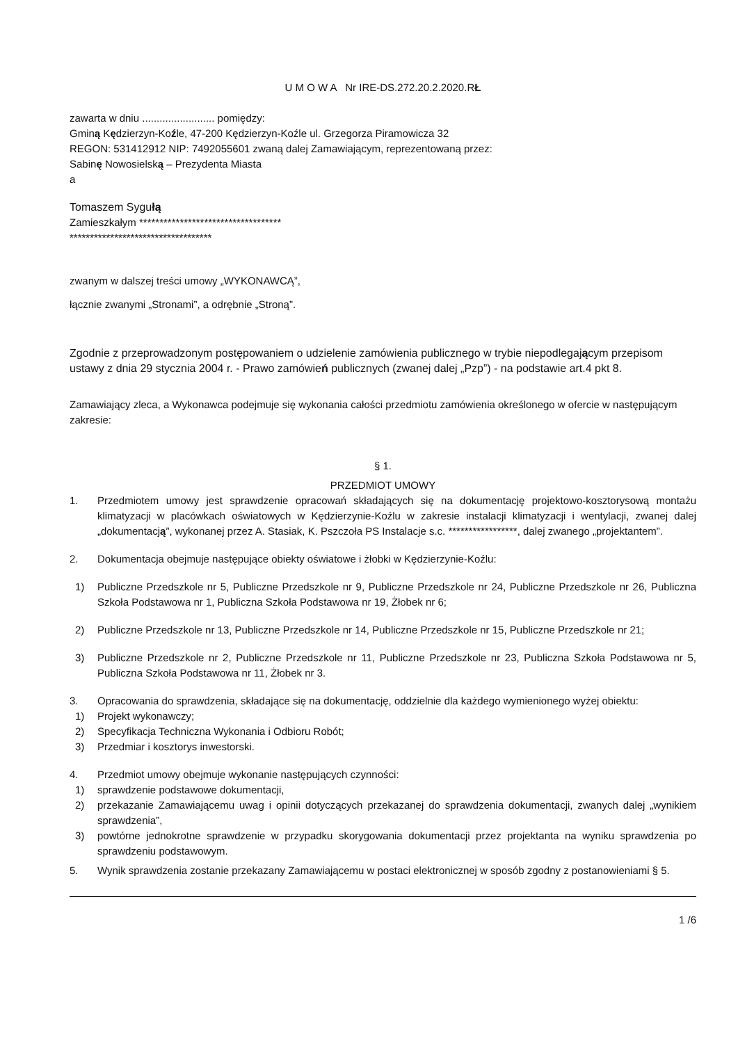U M O W A Nr IRE-DS.272.20.2.2020.RŁ
zawarta w dniu ......................... pomiędzy:
Gminą Kędzierzyn-Koźle, 47-200 Kędzierzyn-Koźle ul. Grzegorza Piramowicza 32
REGON: 531412912 NIP: 7492055601 zwaną dalej Zamawiającym, reprezentowaną przez:
Sabinę Nowosielską – Prezydenta Miasta
a
Tomaszem Sygułą
Zamieszkałym ***********************************
***********************************
zwanym w dalszej treści umowy „WYKONAWCĄ”,
łącznie zwanymi „Stronami”, a odrębnie „Stroną”.
Zgodnie z przeprowadzonym postępowaniem o udzielenie zamówienia publicznego w trybie niepodlegającym przepisom ustawy z dnia 29 stycznia 2004 r. - Prawo zamówień publicznych (zwanej dalej „Pzp”) - na podstawie art.4 pkt 8.
Zamawiający zleca, a Wykonawca podejmuje się wykonania całości przedmiotu zamówienia określonego w ofercie w następującym zakresie:
§ 1.
PRZEDMIOT UMOWY
1. Przedmiotem umowy jest sprawdzenie opracowań składających się na dokumentację projektowo-kosztorysową montażu klimatyzacji w placówkach oświatowych w Kędzierzynie-Koźlu w zakresie instalacji klimatyzacji i wentylacji, zwanej dalej „dokumentacją”, wykonanej przez A. Stasiak, K. Pszczoła PS Instalacje s.c. *****************, dalej zwanego „projektantem”.
2. Dokumentacja obejmuje następujące obiekty oświatowe i żłobki w Kędzierzynie-Koźlu:
1) Publiczne Przedszkole nr 5, Publiczne Przedszkole nr 9, Publiczne Przedszkole nr 24, Publiczne Przedszkole nr 26, Publiczna Szkoła Podstawowa nr 1, Publiczna Szkoła Podstawowa nr 19, Żłobek nr 6;
2) Publiczne Przedszkole nr 13, Publiczne Przedszkole nr 14, Publiczne Przedszkole nr 15, Publiczne Przedszkole nr 21;
3) Publiczne Przedszkole nr 2, Publiczne Przedszkole nr 11, Publiczne Przedszkole nr 23, Publiczna Szkoła Podstawowa nr 5, Publiczna Szkoła Podstawowa nr 11, Żłobek nr 3.
3. Opracowania do sprawdzenia, składające się na dokumentację, oddzielnie dla każdego wymienionego wyżej obiektu:
1) Projekt wykonawczy;
2) Specyfikacja Techniczna Wykonania i Odbioru Robót;
3) Przedmiar i kosztorys inwestorski.
4. Przedmiot umowy obejmuje wykonanie następujących czynności:
1) sprawdzenie podstawowe dokumentacji,
2) przekazanie Zamawiającemu uwag i opinii dotyczących przekazanej do sprawdzenia dokumentacji, zwanych dalej „wynikiem sprawdzenia”,
3) powtórne jednokrotne sprawdzenie w przypadku skorygowania dokumentacji przez projektanta na wyniku sprawdzenia po sprawdzeniu podstawowym.
5. Wynik sprawdzenia zostanie przekazany Zamawiającemu w postaci elektronicznej w sposób zgodny z postanowieniami § 5.
1 /6